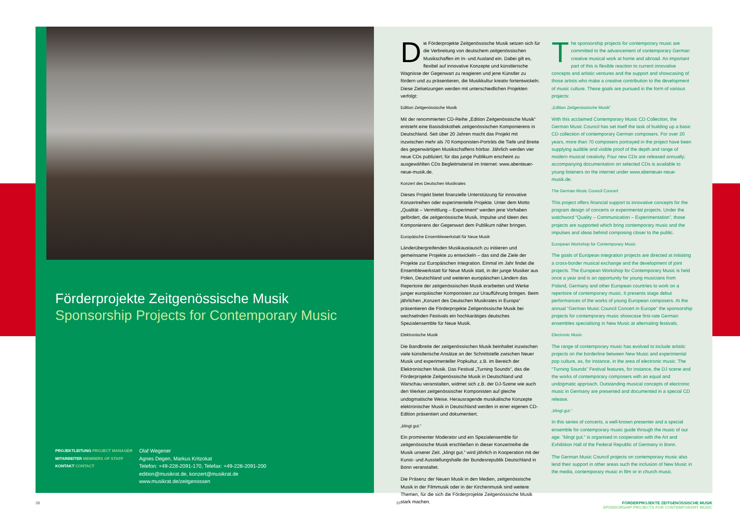Förderprojekte Zeitgenössische Musik
Sponsorship Projects for Contemporary Music
PROJEKTLEITUNG PROJECT MANAGER
MITARBEITER MEMBERS OF STAFF
KONTAKT CONTACT
Olaf Wegener
Agnes Degen, Markus Kritzokat
Telefon: +49-228-2091-170, Telefax: +49-228-2091-200
edition@musikrat.de, konzert@musikrat.de
www.musikrat.de/zeitgenossen
Die Förderprojekte Zeitgenössische Musik setzen sich für die Verbreitung von deutschem zeitgenössischen Musikschaffen im In- und Ausland ein. Dabei gilt es, flexibel auf innovative Konzepte und künstlerische Wagnisse der Gegenwart zu reagieren und jene Künstler zu fördern und zu präsentieren, die Musikkultur kreativ fortentwickeln. Diese Zielsetzungen werden mit unterschiedlichen Projekten verfolgt:
Edition Zeitgenössische Musik
Mit der renommierten CD-Reihe „Edition Zeitgenössische Musik“ entsteht eine Basisdiskothek zeitgenössischen Komponierens in Deutschland. Seit über 20 Jahren macht das Projekt mit inzwischen mehr als 70 Komponisten-Porträts die Tiefe und Breite des gegenwärtigen Musikschaffens hörbar. Jährlich werden vier neue CDs publiziert; für das junge Publikum erscheint zu ausgewählten CDs Begleitmaterial im Internet: www.abenteuer-neue-musik.de.
Konzert des Deutschen Musikrates
Dieses Projekt bietet finanzielle Unterstützung für innovative Konzertreihen oder experimentelle Projekte. Unter dem Motto „Qualität – Vermittlung – Experiment“ werden jene Vorhaben gefördert, die zeitgenössische Musik, Impulse und Ideen des Komponierens der Gegenwart dem Publikum näher bringen.
Europäische Ensemblewerkstatt für Neue Musik
Länderübergreifenden Musikaustausch zu initiieren und gemeinsame Projekte zu entwickeln – das sind die Ziele der Projekte zur Europäischen Integration. Einmal im Jahr findet die Ensemblewerkstatt für Neue Musik statt, in der junge Musiker aus Polen, Deutschland und weiteren europäischen Ländern das Repertoire der zeitgenössischen Musik erarbeiten und Werke junger europäischer Komponisten zur Uraufführung bringen. Beim jährlichen „Konzert des Deutschen Musikrates in Europa“ präsentieren die Förderprojekte Zeitgenössische Musik bei wechselnden Festivals ein hochkarätiges deutsches Spezialensemble für Neue Musik.
Elektronische Musik
Die Bandbreite der zeitgenössischen Musik beinhaltet inzwischen viele künstlerische Ansätze an der Schnittstelle zwischen Neuer Musik und experimenteller Popkultur, z.B. im Bereich der Elektronischen Musik. Das Festival „Turning Sounds“, das die Förderprojekte Zeitgenössische Musik in Deutschland und Warschau veranstalten, widmet sich z.B. der DJ-Szene wie auch den Werken zeitgenössischer Komponisten auf gleiche undogmatische Weise. Herausragende musikalische Konzepte elektronischer Musik in Deutschland werden in einer eigenen CD-Edition präsentiert und dokumentiert.
„klingt gut.“
Ein prominenter Moderator und ein Spezialensemble für zeitgenössische Musik erschließen in dieser Konzertreihe die Musik unserer Zeit. „klingt gut.“ wird jährlich in Kooperation mit der Kunst- und Ausstellungshalle der Bundesrepublik Deutschland in Bonn veranstaltet.
Die Präsenz der Neuen Musik in den Medien, zeitgenössische Musik in der Filmmusik oder in der Kirchenmusik sind weitere Themen, für die sich die Förderprojekte Zeitgenössische Musik stark machen.
The sponsorship projects for contemporary music are committed to the advancement of contemporary German creative musical work at home and abroad. An important part of this is flexible reaction to current innovative concepts and artistic ventures and the support and showcasing of those artists who make a creative contribution to the development of music culture. These goals are pursued in the form of various projects:
„Edition Zeitgenössische Musik“
With this acclaimed Contemporary Music CD Collection, the German Music Council has set itself the task of building up a basic CD collection of contemporary German composers. For over 20 years, more than 70 composers portrayed in the project have been supplying audible and visible proof of the depth and range of modern musical creativity. Four new CDs are released annually; accompanying documentation on selected CDs is available to young listeners on the internet under www.abenteuer-neue-musik.de.
The German Music Council Concert
This project offers financial support to innovative concepts for the program design of concerts or experimental projects. Under the watchword “Quality – Communication – Experimentation”, those projects are supported which bring contemporary music and the impulses and ideas behind composing closer to the public.
European Workshop for Contemporary Music
The goals of European integration projects are directed at initiating a cross-border musical exchange and the development of joint projects. The European Workshop for Contemporary Music is held once a year and is an opportunity for young musicians from Poland, Germany and other European countries to work on a repertoire of contemporary music. It presents stage debut performances of the works of young European composers. At the annual “German Music Council Concert in Europe” the sponsorship projects for contemporary music showcase first-rate German ensembles specialising in New Music at alternating festivals.
Electronic Music
The range of contemporary music has evolved to include artistic projects on the borderline between New Music and experimental pop culture, as, for instance, in the area of electronic music. The “Turning Sounds” Festival features, for instance, the DJ scene and the works of contemporary composers with an equal and undogmatic approach. Outstanding musical concepts of electronic music in Germany are presented and documented in a special CD release.
„klingt gut.“
In this series of concerts, a well-known presenter and a special ensemble for contemporary music guide through the music of our age. ”klingt gut.“ is organised in cooperation with the Art and Exhibition Hall of the Federal Republic of Germany in Bonn.
The German Music Council projects on contemporary music also lend their support in other areas such the inclusion of New Music in the media, contemporary music in film or in church music.
38 39
FÖRDERPROJEKTE ZEITGENÖSSISCHE MUSIK
SPONSORSHIP PROJECTS FOR CONTEMPORARY MUSIC